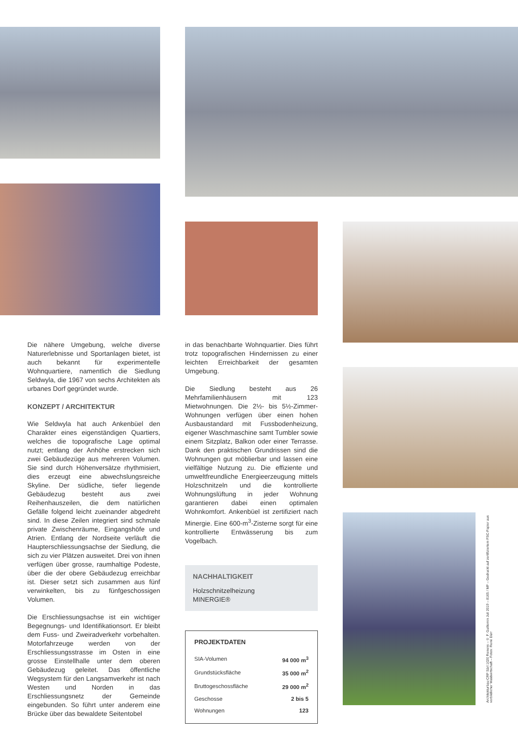Die nähere Umgebung, welche diverse Naturerlebnisse und Sportanlagen bietet, ist auch bekannt für experimentelle Wohnquartiere, namentlich die Siedlung Seldwyla, die 1967 von sechs Architekten als urbanes Dorf gegründet wurde.
KONZEPT / ARCHITEKTUR
Wie Seldwyla hat auch Ankenbüel den Charakter eines eigenständigen Quartiers, welches die topografische Lage optimal nutzt; entlang der Anhöhe erstrecken sich zwei Gebäudezüge aus mehreren Volumen. Sie sind durch Höhenversätze rhythmisiert, dies erzeugt eine abwechslungsreiche Skyline. Der südliche, tiefer liegende Gebäudezug besteht aus zwei Reihenhauszeilen, die dem natürlichen Gefälle folgend leicht zueinander abgedreht sind. In diese Zeilen integriert sind schmale private Zwischenräume, Eingangshöfe und Atrien. Entlang der Nordseite verläuft die Haupterschliessungsachse der Siedlung, die sich zu vier Plätzen ausweitet. Drei von ihnen verfügen über grosse, raumhaltige Podeste, über die der obere Gebäudezug erreichbar ist. Dieser setzt sich zusammen aus fünf verwinkelten, bis zu fünfgeschossigen Volumen.
Die Erschliessungsachse ist ein wichtiger Begegnungs- und Identifikationsort. Er bleibt dem Fuss- und Zweiradverkehr vorbehalten. Motorfahrzeuge werden von der Erschliessungsstrasse im Osten in eine grosse Einstellhalle unter dem oberen Gebäudezug geleitet. Das öffentliche Wegsystem für den Langsamverkehr ist nach Westen und Norden in das Erschliessungsnetz der Gemeinde eingebunden. So führt unter anderem eine Brücke über das bewaldete Seitentobel
in das benachbarte Wohnquartier. Dies führt trotz topografischen Hindernissen zu einer leichten Erreichbarkeit der gesamten Umgebung.
Die Siedlung besteht aus 26 Mehrfamilienhäusern mit 123 Mietwohnungen. Die 2½- bis 5½-Zimmer-Wohnungen verfügen über einen hohen Ausbaustandard mit Fussbodenheizung, eigener Waschmaschine samt Tumbler sowie einem Sitzplatz, Balkon oder einer Terrasse. Dank den praktischen Grundrissen sind die Wohnungen gut möblierbar und lassen eine vielfältige Nutzung zu. Die effiziente und umweltfreundliche Energieerzeugung mittels Holzschnitzeln und die kontrollierte Wohnungslüftung in jeder Wohnung garantieren dabei einen optimalen Wohnkomfort. Ankenbüel ist zertifiziert nach Minergie. Eine 600-m<sup>3</sup>-Zisterne sorgt für eine kontrollierte Entwässerung bis zum Vogelbach.
NACHHALTIGKEIT
Holzschnitzelheizung
MINERGIE®
PROJEKTDATEN
| SIA-Volumen | 94 000 m<sup>3</sup> |
| Grundstücksfläche | 35 000 m<sup>2</sup> |
| Bruttogeschossfläche | 29 000 m<sup>2</sup> |
| Geschosse | 2 bis 5 |
| Wohnungen | 123 |
Architekturbau CRP Sàrl 1020 Renens – © P. Guillemin Juli 2019 – 8165 / MP – Gedruckt auf zertifiziertem FSC-Papier aus vorbildlicher Waldwirtschaft – Fotos: René Dürr